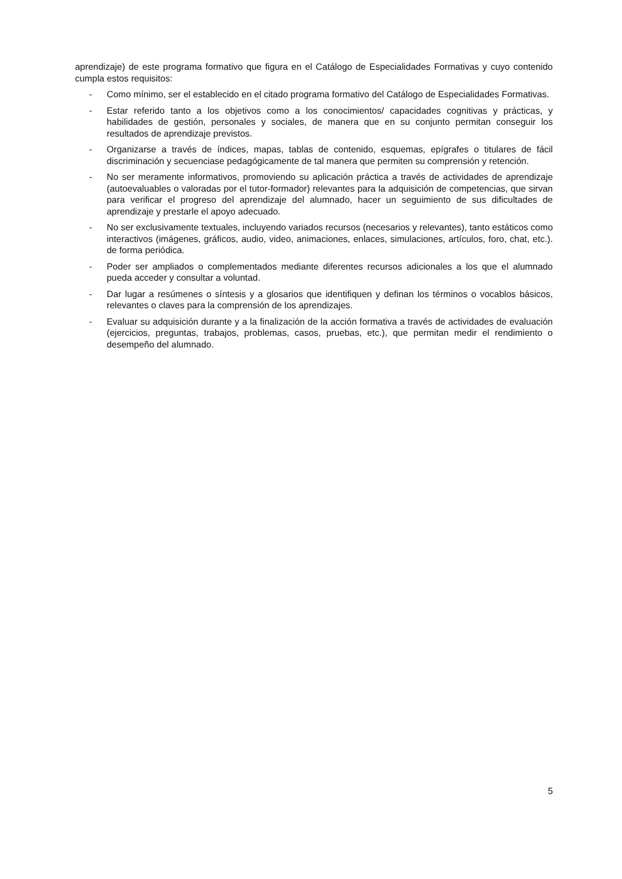aprendizaje) de este programa formativo que figura en el Catálogo de Especialidades Formativas y cuyo contenido cumpla estos requisitos:
- Como mínimo, ser el establecido en el citado programa formativo del Catálogo de Especialidades Formativas.
- Estar referido tanto a los objetivos como a los conocimientos/ capacidades cognitivas y prácticas, y habilidades de gestión, personales y sociales, de manera que en su conjunto permitan conseguir los resultados de aprendizaje previstos.
- Organizarse a través de índices, mapas, tablas de contenido, esquemas, epígrafes o titulares de fácil discriminación y secuenciase pedagógicamente de tal manera que permiten su comprensión y retención.
- No ser meramente informativos, promoviendo su aplicación práctica a través de actividades de aprendizaje (autoevaluables o valoradas por el tutor-formador) relevantes para la adquisición de competencias, que sirvan para verificar el progreso del aprendizaje del alumnado, hacer un seguimiento de sus dificultades de aprendizaje y prestarle el apoyo adecuado.
- No ser exclusivamente textuales, incluyendo variados recursos (necesarios y relevantes), tanto estáticos como interactivos (imágenes, gráficos, audio, video, animaciones, enlaces, simulaciones, artículos, foro, chat, etc.). de forma periódica.
- Poder ser ampliados o complementados mediante diferentes recursos adicionales a los que el alumnado pueda acceder y consultar a voluntad.
- Dar lugar a resúmenes o síntesis y a glosarios que identifiquen y definan los términos o vocablos básicos, relevantes o claves para la comprensión de los aprendizajes.
- Evaluar su adquisición durante y a la finalización de la acción formativa a través de actividades de evaluación (ejercicios, preguntas, trabajos, problemas, casos, pruebas, etc.), que permitan medir el rendimiento o desempeño del alumnado.
5